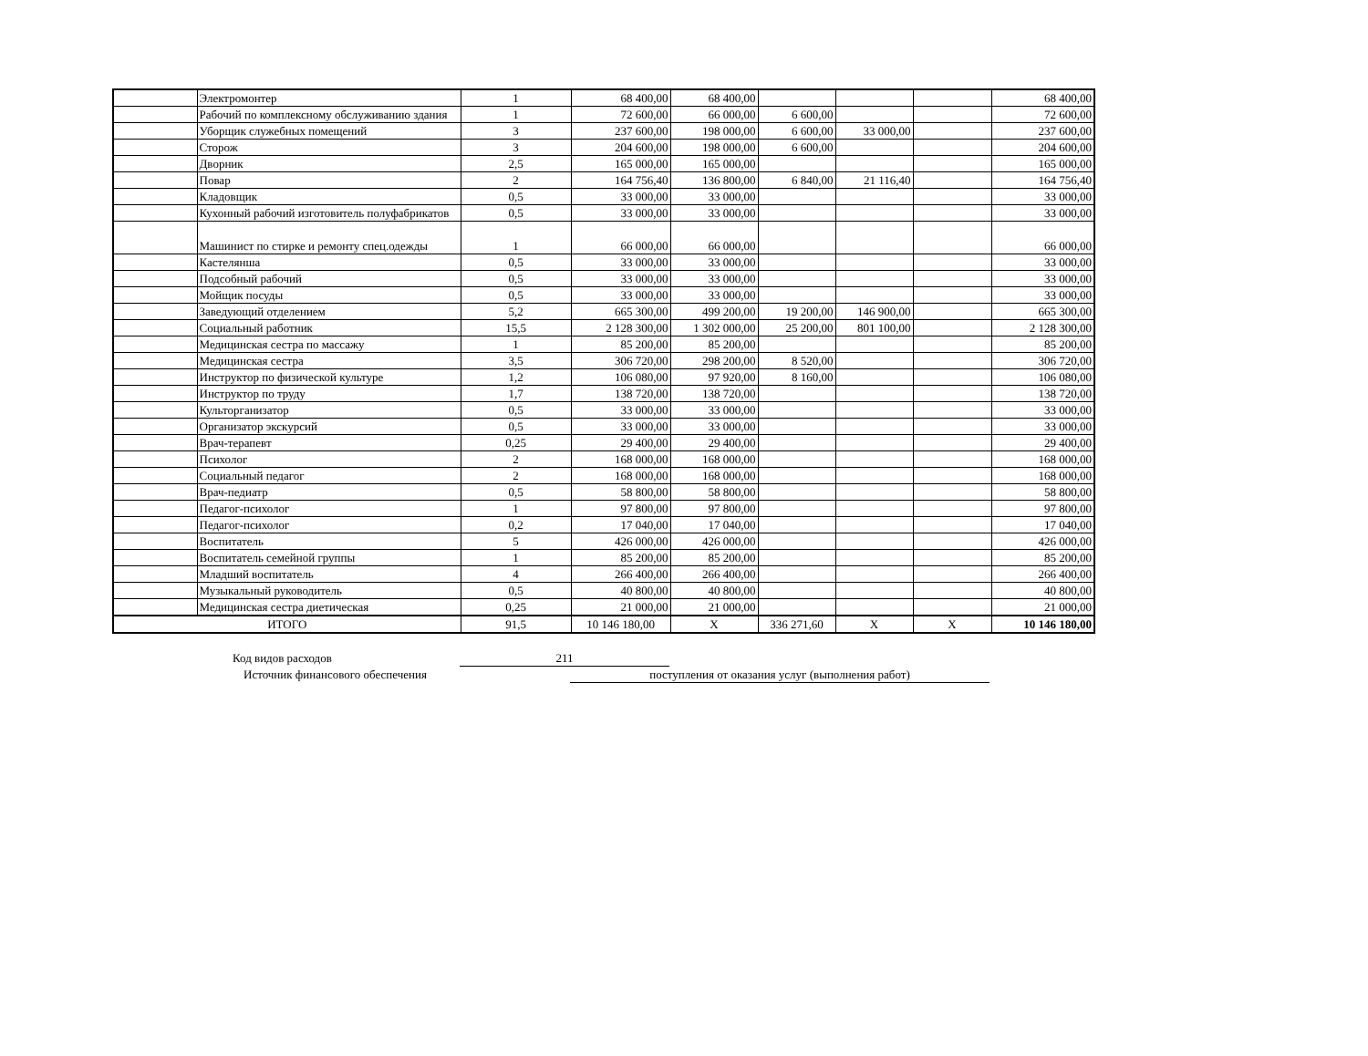| | Электромонтер | 1 | 68 400,00 | 68 400,00 | | | | 68 400,00 |
| | Рабочий по комплексному обслуживанию здания | 1 | 72 600,00 | 66 000,00 | 6 600,00 | | | 72 600,00 |
| | Уборщик служебных помещений | 3 | 237 600,00 | 198 000,00 | 6 600,00 | 33 000,00 | | 237 600,00 |
| | Сторож | 3 | 204 600,00 | 198 000,00 | 6 600,00 | | | 204 600,00 |
| | Дворник | 2,5 | 165 000,00 | 165 000,00 | | | | 165 000,00 |
| | Повар | 2 | 164 756,40 | 136 800,00 | 6 840,00 | 21 116,40 | | 164 756,40 |
| | Кладовщик | 0,5 | 33 000,00 | 33 000,00 | | | | 33 000,00 |
| | Кухонный рабочий изготовитель полуфабрикатов | 0,5 | 33 000,00 | 33 000,00 | | | | 33 000,00 |
| | Машинист по стирке и ремонту спец.одежды | 1 | 66 000,00 | 66 000,00 | | | | 66 000,00 |
| | Кастелянша | 0,5 | 33 000,00 | 33 000,00 | | | | 33 000,00 |
| | Подсобный рабочий | 0,5 | 33 000,00 | 33 000,00 | | | | 33 000,00 |
| | Мойщик посуды | 0,5 | 33 000,00 | 33 000,00 | | | | 33 000,00 |
| | Заведующий отделением | 5,2 | 665 300,00 | 499 200,00 | 19 200,00 | 146 900,00 | | 665 300,00 |
| | Социальный работник | 15,5 | 2 128 300,00 | 1 302 000,00 | 25 200,00 | 801 100,00 | | 2 128 300,00 |
| | Медицинская сестра по массажу | 1 | 85 200,00 | 85 200,00 | | | | 85 200,00 |
| | Медицинская сестра | 3,5 | 306 720,00 | 298 200,00 | 8 520,00 | | | 306 720,00 |
| | Инструктор по физической культуре | 1,2 | 106 080,00 | 97 920,00 | 8 160,00 | | | 106 080,00 |
| | Инструктор по труду | 1,7 | 138 720,00 | 138 720,00 | | | | 138 720,00 |
| | Культорганизатор | 0,5 | 33 000,00 | 33 000,00 | | | | 33 000,00 |
| | Организатор экскурсий | 0,5 | 33 000,00 | 33 000,00 | | | | 33 000,00 |
| | Врач-терапевт | 0,25 | 29 400,00 | 29 400,00 | | | | 29 400,00 |
| | Психолог | 2 | 168 000,00 | 168 000,00 | | | | 168 000,00 |
| | Социальный педагог | 2 | 168 000,00 | 168 000,00 | | | | 168 000,00 |
| | Врач-педиатр | 0,5 | 58 800,00 | 58 800,00 | | | | 58 800,00 |
| | Педагог-психолог | 1 | 97 800,00 | 97 800,00 | | | | 97 800,00 |
| | Педагог-психолог | 0,2 | 17 040,00 | 17 040,00 | | | | 17 040,00 |
| | Воспитатель | 5 | 426 000,00 | 426 000,00 | | | | 426 000,00 |
| | Воспитатель семейной группы | 1 | 85 200,00 | 85 200,00 | | | | 85 200,00 |
| | Младший воспитатель | 4 | 266 400,00 | 266 400,00 | | | | 266 400,00 |
| | Музыкальный руководитель | 0,5 | 40 800,00 | 40 800,00 | | | | 40 800,00 |
| | Медицинская сестра диетическая | 0,25 | 21 000,00 | 21 000,00 | | | | 21 000,00 |
| ИТОГО | | 91,5 | 10 146 180,00 | Х | 336 271,60 | Х | Х | 10 146 180,00 |
Код видов расходов 211
Источник финансового обеспечения поступления от оказания услуг (выполнения работ)